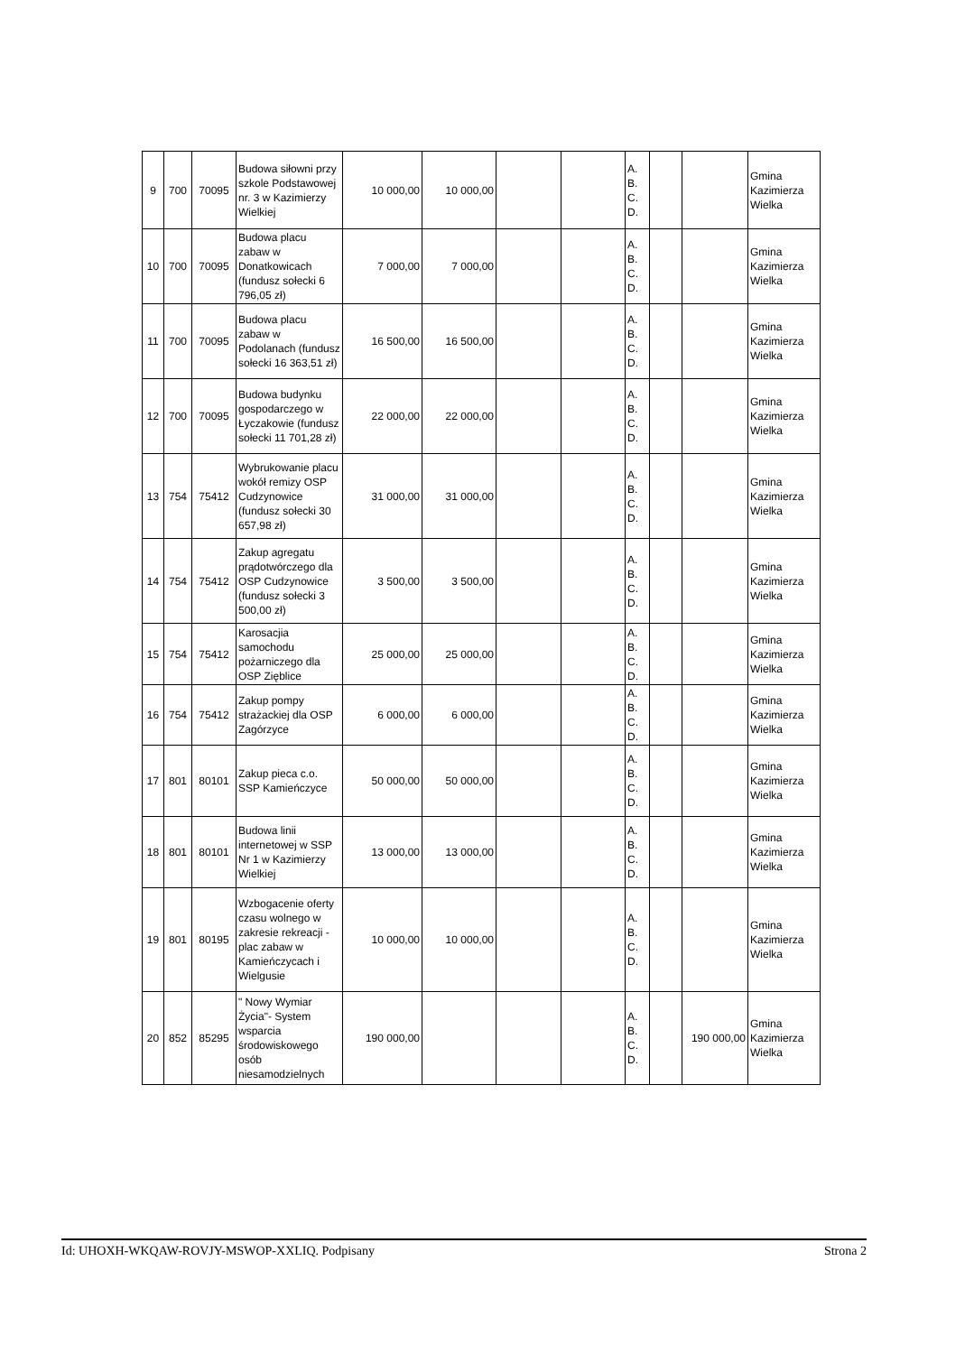| 9 | 700 | 70095 | Budowa siłowni przy szkole Podstawowej nr. 3 w Kazimierzy Wielkiej | 10 000,00 | 10 000,00 | | | A. B. C. D. | | | Gmina Kazimierza Wielka |
| 10 | 700 | 70095 | Budowa placu zabaw w Donatkowicach (fundusz sołecki 6 796,05 zł) | 7 000,00 | 7 000,00 | | | A. B. C. D. | | | Gmina Kazimierza Wielka |
| 11 | 700 | 70095 | Budowa placu zabaw w Podolanach (fundusz sołecki 16 363,51 zł) | 16 500,00 | 16 500,00 | | | A. B. C. D. | | | Gmina Kazimierza Wielka |
| 12 | 700 | 70095 | Budowa budynku gospodarczego w Łyczakowie (fundusz sołecki 11 701,28 zł) | 22 000,00 | 22 000,00 | | | A. B. C. D. | | | Gmina Kazimierza Wielka |
| 13 | 754 | 75412 | Wybrukowanie placu wokół remizy OSP Cudzynowice (fundusz sołecki 30 657,98 zł) | 31 000,00 | 31 000,00 | | | A. B. C. D. | | | Gmina Kazimierza Wielka |
| 14 | 754 | 75412 | Zakup agregatu prądotwórczego dla OSP Cudzynowice (fundusz sołecki 3 500,00 zł) | 3 500,00 | 3 500,00 | | | A. B. C. D. | | | Gmina Kazimierza Wielka |
| 15 | 754 | 75412 | Karosacjia samochodu pożarniczego dla OSP Zięblice | 25 000,00 | 25 000,00 | | | A. B. C. D. | | | Gmina Kazimierza Wielka |
| 16 | 754 | 75412 | Zakup pompy strażackiej dla OSP Zagórzyce | 6 000,00 | 6 000,00 | | | A. B. C. D. | | | Gmina Kazimierza Wielka |
| 17 | 801 | 80101 | Zakup pieca c.o. SSP Kamieńczyce | 50 000,00 | 50 000,00 | | | A. B. C. D. | | | Gmina Kazimierza Wielka |
| 18 | 801 | 80101 | Budowa linii internetowej w SSP Nr 1 w Kazimierzy Wielkiej | 13 000,00 | 13 000,00 | | | A. B. C. D. | | | Gmina Kazimierza Wielka |
| 19 | 801 | 80195 | Wzbogacenie oferty czasu wolnego w zakresie rekreacji - plac zabaw w Kamieńczycach i Wielgusie | 10 000,00 | 10 000,00 | | | A. B. C. D. | | | Gmina Kazimierza Wielka |
| 20 | 852 | 85295 | " Nowy Wymiar Życia"- System wsparcia środowiskowego osób niesamodzielnych | 190 000,00 | | | | A. B. C. D. | | 190 000,00 | Gmina Kazimierza Wielka |
Id: UHOXH-WKQAW-ROVJY-MSWOP-XXLIQ. Podpisany Strona 2